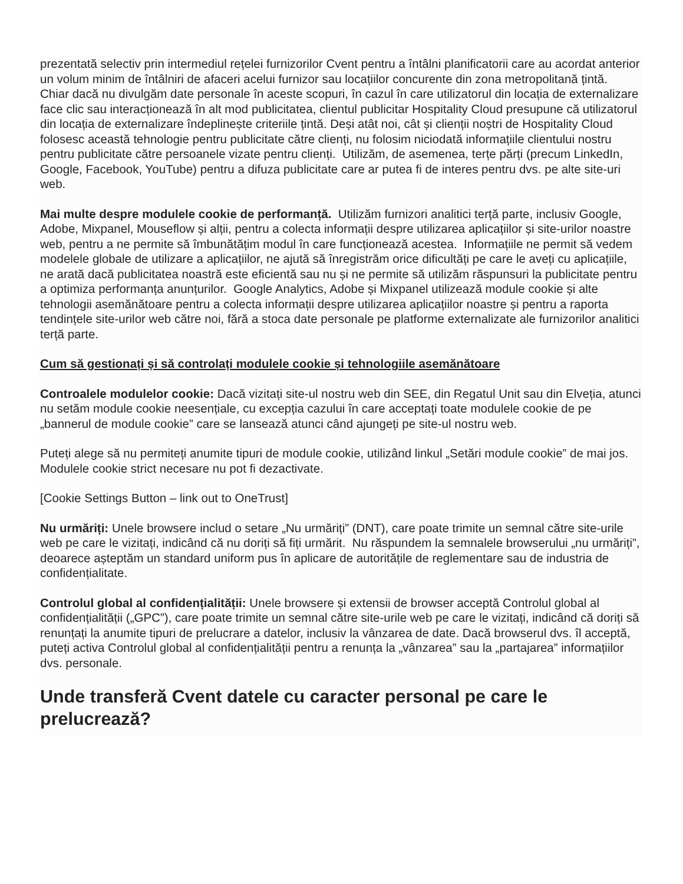prezentată selectiv prin intermediul rețelei furnizorilor Cvent pentru a întâlni planificatorii care au acordat anterior un volum minim de întâlniri de afaceri acelui furnizor sau locațiilor concurente din zona metropolitană țintă. Chiar dacă nu divulgăm date personale în aceste scopuri, în cazul în care utilizatorul din locația de externalizare face clic sau interacționează în alt mod publicitatea, clientul publicitar Hospitality Cloud presupune că utilizatorul din locația de externalizare îndeplinește criteriile țintă. Deși atât noi, cât și clienții noștri de Hospitality Cloud folosesc această tehnologie pentru publicitate către clienți, nu folosim niciodată informațiile clientului nostru pentru publicitate către persoanele vizate pentru clienți. Utilizăm, de asemenea, terțe părți (precum LinkedIn, Google, Facebook, YouTube) pentru a difuza publicitate care ar putea fi de interes pentru dvs. pe alte site-uri web.
Mai multe despre modulele cookie de performanță. Utilizăm furnizori analitici terță parte, inclusiv Google, Adobe, Mixpanel, Mouseflow și alții, pentru a colecta informații despre utilizarea aplicațiilor și site-urilor noastre web, pentru a ne permite să îmbunătățim modul în care funcționează acestea. Informațiile ne permit să vedem modelele globale de utilizare a aplicațiilor, ne ajută să înregistrăm orice dificultăți pe care le aveți cu aplicațiile, ne arată dacă publicitatea noastră este eficientă sau nu și ne permite să utilizăm răspunsuri la publicitate pentru a optimiza performanța anunțurilor. Google Analytics, Adobe și Mixpanel utilizează module cookie și alte tehnologii asemănătoare pentru a colecta informații despre utilizarea aplicațiilor noastre și pentru a raporta tendințele site-urilor web către noi, fără a stoca date personale pe platforme externalizate ale furnizorilor analitici terță parte.
Cum să gestionați și să controlați modulele cookie și tehnologiile asemănătoare
Controalele modulelor cookie: Dacă vizitați site-ul nostru web din SEE, din Regatul Unit sau din Elveția, atunci nu setăm module cookie neesențiale, cu excepția cazului în care acceptați toate modulele cookie de pe „bannerul de module cookie” care se lansează atunci când ajungeți pe site-ul nostru web.
Puteți alege să nu permiteți anumite tipuri de module cookie, utilizând linkul „Setări module cookie” de mai jos. Modulele cookie strict necesare nu pot fi dezactivate.
[Cookie Settings Button – link out to OneTrust]
Nu urmăriți: Unele browsere includ o setare „Nu urmăriți” (DNT), care poate trimite un semnal către site-urile web pe care le vizitați, indicând că nu doriți să fiți urmărit. Nu răspundem la semnalele browserului „nu urmăriți”, deoarece așteptăm un standard uniform pus în aplicare de autoritățile de reglementare sau de industria de confidențialitate.
Controlul global al confidențialității: Unele browsere și extensii de browser acceptă Controlul global al confidențialității („GPC”), care poate trimite un semnal către site-urile web pe care le vizitați, indicând că doriți să renunțați la anumite tipuri de prelucrare a datelor, inclusiv la vânzarea de date. Dacă browserul dvs. îl acceptă, puteți activa Controlul global al confidențialității pentru a renunța la „vânzarea” sau la „partajarea” informațiilor dvs. personale.
Unde transferă Cvent datele cu caracter personal pe care le prelucrează?